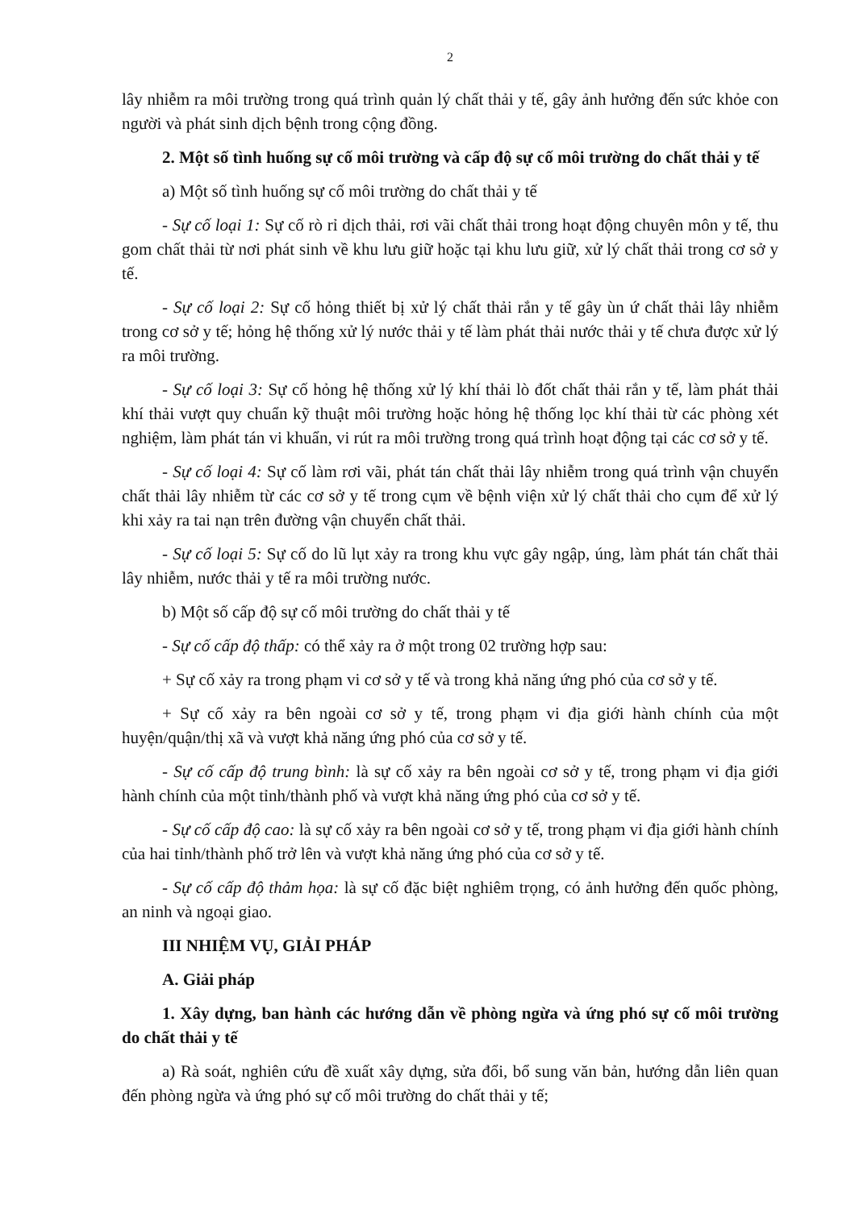2
lây nhiễm ra môi trường trong quá trình quản lý chất thải y tế, gây ảnh hưởng đến sức khỏe con người và phát sinh dịch bệnh trong cộng đồng.
2. Một số tình huống sự cố môi trường và cấp độ sự cố môi trường do chất thải y tế
a) Một số tình huống sự cố môi trường do chất thải y tế
- Sự cố loại 1: Sự cố rò rỉ dịch thải, rơi vãi chất thải trong hoạt động chuyên môn y tế, thu gom chất thải từ nơi phát sinh về khu lưu giữ hoặc tại khu lưu giữ, xử lý chất thải trong cơ sở y tế.
- Sự cố loại 2: Sự cố hỏng thiết bị xử lý chất thải rắn y tế gây ùn ứ chất thải lây nhiễm trong cơ sở y tế; hỏng hệ thống xử lý nước thải y tế làm phát thải nước thải y tế chưa được xử lý ra môi trường.
- Sự cố loại 3: Sự cố hỏng hệ thống xử lý khí thải lò đốt chất thải rắn y tế, làm phát thải khí thải vượt quy chuẩn kỹ thuật môi trường hoặc hỏng hệ thống lọc khí thải từ các phòng xét nghiệm, làm phát tán vi khuẩn, vi rút ra môi trường trong quá trình hoạt động tại các cơ sở y tế.
- Sự cố loại 4: Sự cố làm rơi vãi, phát tán chất thải lây nhiễm trong quá trình vận chuyển chất thải lây nhiễm từ các cơ sở y tế trong cụm về bệnh viện xử lý chất thải cho cụm để xử lý khi xảy ra tai nạn trên đường vận chuyển chất thải.
- Sự cố loại 5: Sự cố do lũ lụt xảy ra trong khu vực gây ngập, úng, làm phát tán chất thải lây nhiễm, nước thải y tế ra môi trường nước.
b) Một số cấp độ sự cố môi trường do chất thải y tế
- Sự cố cấp độ thấp: có thể xảy ra ở một trong 02 trường hợp sau:
+ Sự cố xảy ra trong phạm vi cơ sở y tế và trong khả năng ứng phó của cơ sở y tế.
+ Sự cố xảy ra bên ngoài cơ sở y tế, trong phạm vi địa giới hành chính của một huyện/quận/thị xã và vượt khả năng ứng phó của cơ sở y tế.
- Sự cố cấp độ trung bình: là sự cố xảy ra bên ngoài cơ sở y tế, trong phạm vi địa giới hành chính của một tỉnh/thành phố và vượt khả năng ứng phó của cơ sở y tế.
- Sự cố cấp độ cao: là sự cố xảy ra bên ngoài cơ sở y tế, trong phạm vi địa giới hành chính của hai tỉnh/thành phố trở lên và vượt khả năng ứng phó của cơ sở y tế.
- Sự cố cấp độ thảm họa: là sự cố đặc biệt nghiêm trọng, có ảnh hưởng đến quốc phòng, an ninh và ngoại giao.
III NHIỆM VỤ, GIẢI PHÁP
A. Giải pháp
1. Xây dựng, ban hành các hướng dẫn về phòng ngừa và ứng phó sự cố môi trường do chất thải y tế
a) Rà soát, nghiên cứu đề xuất xây dựng, sửa đổi, bổ sung văn bản, hướng dẫn liên quan đến phòng ngừa và ứng phó sự cố môi trường do chất thải y tế;